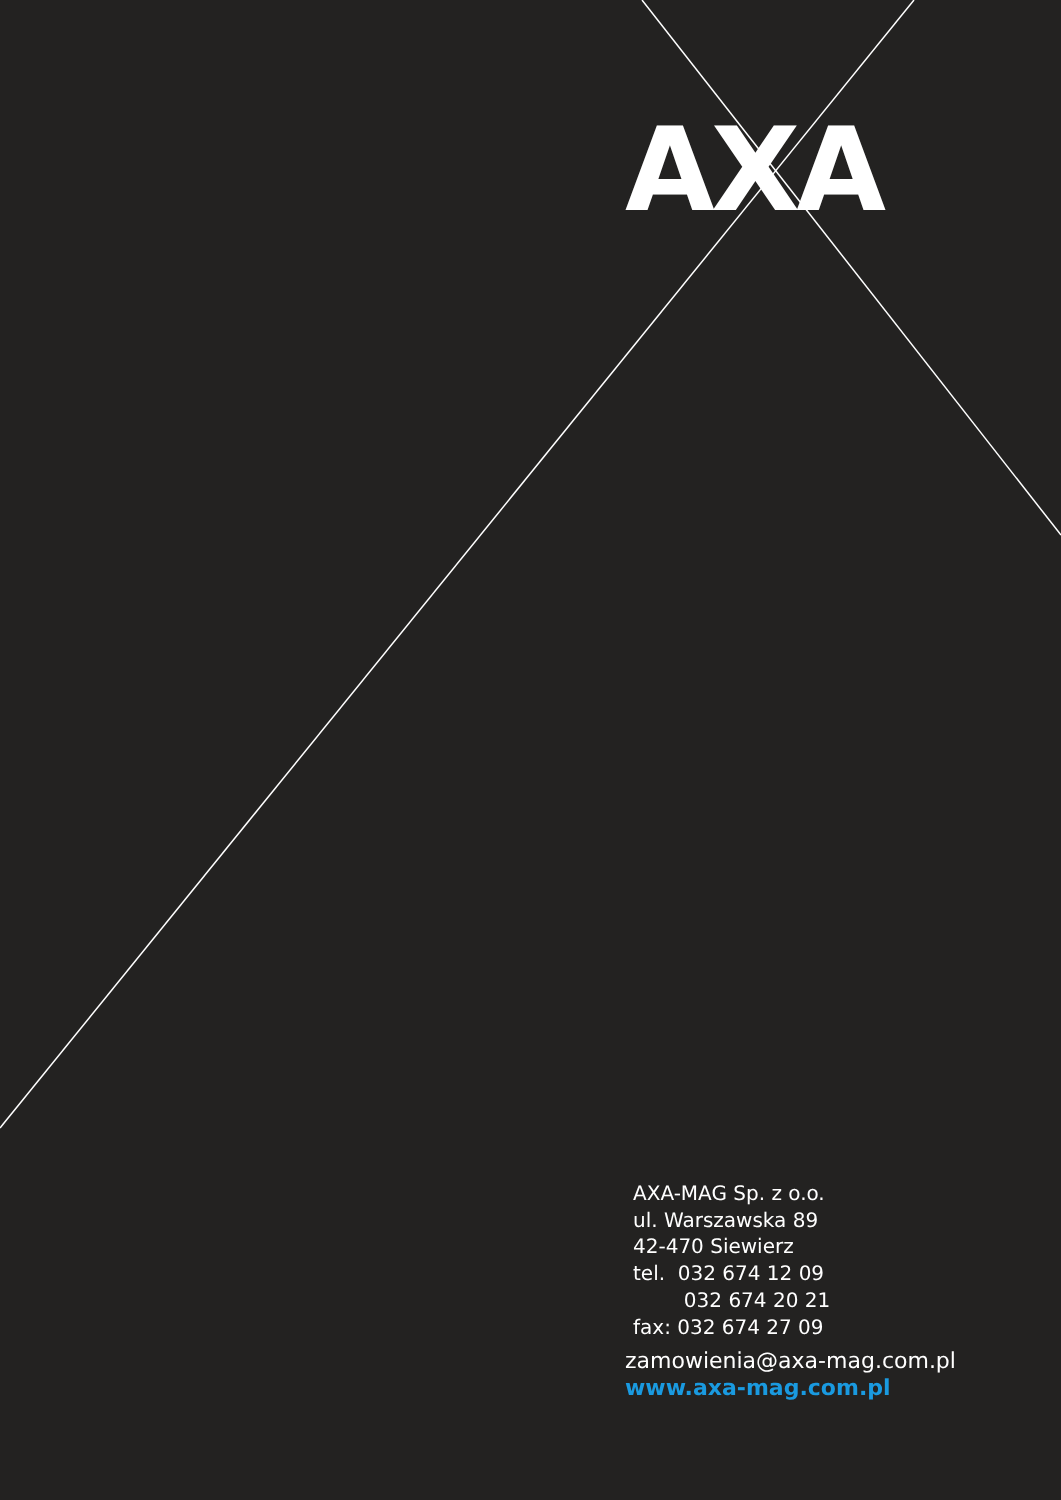AXA
AXA-MAG Sp. z o.o.
ul. Warszawska 89
42-470 Siewierz
tel. 032 674 12 09
032 674 20 21
fax: 032 674 27 09
zamowienia@axa-mag.com.pl
www.axa-mag.com.pl